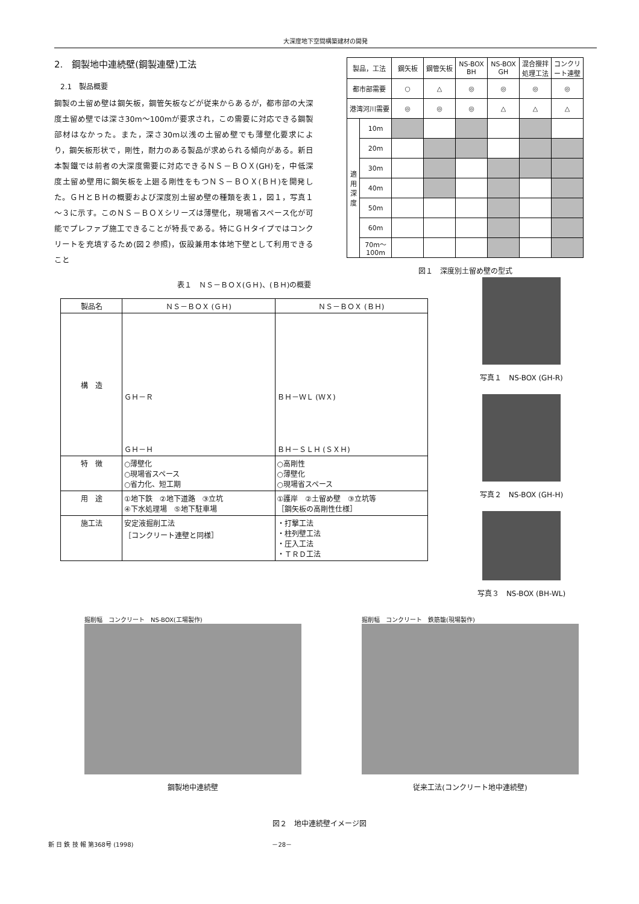大深度地下空間構築建材の開発
2.　鋼製地中連続壁(鋼製連壁)工法
2.1　製品概要
鋼製の土留め壁は鋼矢板，鋼管矢板などが従来からあるが，都市部の大深度土留め壁では深さ30m～100mが要求され，この需要に対応できる鋼製部材はなかった。また，深さ30m以浅の土留め壁でも薄壁化要求により，鋼矢板形状で，剛性，耐力のある製品が求められる傾向がある。新日本製鐵では前者の大深度需要に対応できるＮＳ－ＢＯＸ(GH)を，中低深度土留め壁用に鋼矢板を上廻る剛性をもつＮＳ－ＢＯＸ(ＢＨ)を開発した。ＧＨとＢＨの概要および深度別土留め壁の種類を表１，図１，写真１～３に示す。このＮＳ－ＢＯＸシリーズは薄壁化，現場省スペース化が可能でプレファブ施工できることが特長である。特にＧＨタイプではコンクリートを充填するため(図２参照)，仮設兼用本体地下壁として利用できること
| 製品，工法 | | 鋼矢板 | 鋼管矢板 | NS-BOX BH | NS-BOX GH | 混合攪拌処理工法 | コンクリート連壁 |
| --- | --- | --- | --- | --- | --- | --- | --- |
| 都市部需要 | | ○ | △ | ◎ | ◎ | ◎ | ◎ |
| 港湾河川需要 | | ◎ | ◎ | ◎ | △ | △ | △ |
| 適用深度 | 10m | | | | | | |
| | 20m | | | | | | |
| | 30m | | | | | | |
| | 40m | | | | | | |
| | 50m | | | | | | |
| | 60m | | | | | | |
| | 70m～100m | | | | | | |
図１　深度別土留め壁の型式
表１　ＮＳ－ＢＯＸ(ＧＨ)、(ＢＨ)の概要
| 製品名 | ＮＳ－ＢＯＸ (ＧＨ) | ＮＳ－ＢＯＸ (ＢＨ) |
| --- | --- | --- |
| 構 造 | ＧＨ－Ｒ ＧＨ－Ｈ | ＢＨ－ＷＬ (ＷＸ) ＢＨ－ＳＬＨ (ＳＸＨ) |
| 特 徴 | ○薄壁化 ○現場省スペース ○省力化、短工期 | ○高剛性 ○薄壁化 ○現場省スペース |
| 用 途 | ①地下鉄 ②地下道路 ③立坑 ④下水処理場 ⑤地下駐車場 | ①護岸 ②土留め壁 ③立坑等 ［鋼矢板の高剛性仕様］ |
| 施工法 | 安定液掘削工法 ［コンクリート連壁と同様］ | ・打撃工法 ・柱列壁工法 ・圧入工法 ・ＴＲＤ工法 |
写真１　NS-BOX (GH-R)
写真２　NS-BOX (GH-H)
写真３　NS-BOX (BH-WL)
掘削幅　コンクリート　NS-BOX(工場製作)
鋼製地中連続壁
掘削幅　コンクリート　鉄筋籠(現場製作)
従来工法(コンクリート地中連続壁)
図２　地中連続壁イメージ図
新 日 鉄 技 報 第368号 (1998) －28－